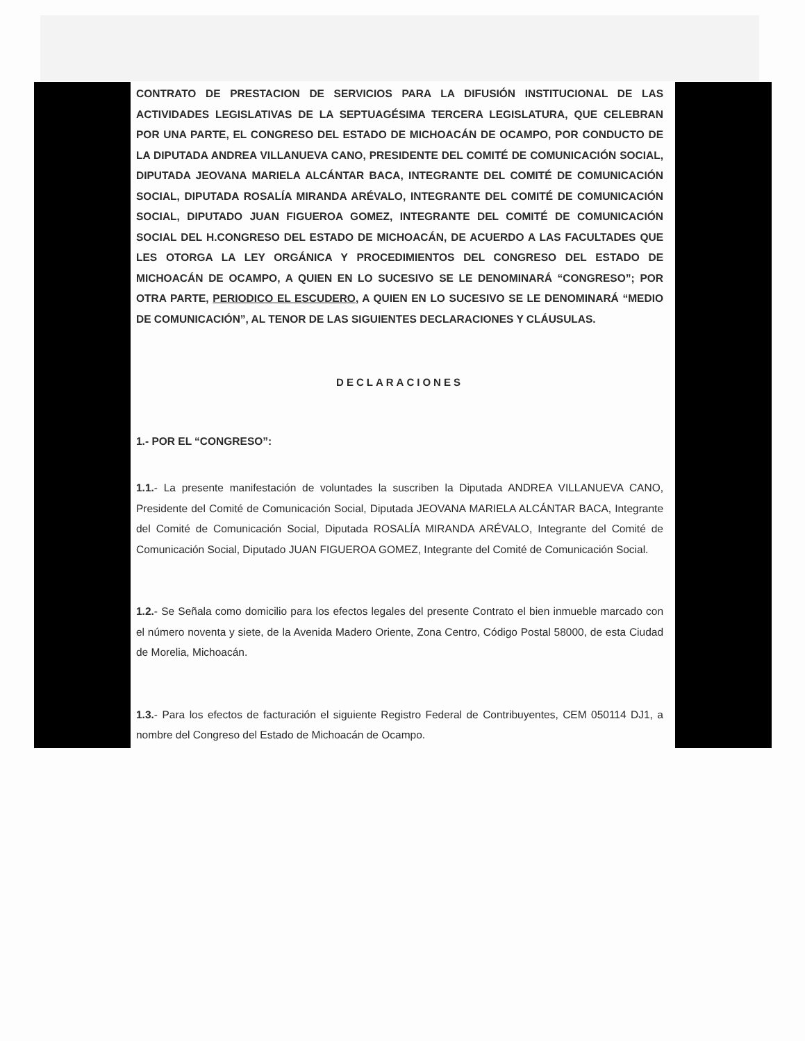CONTRATO DE PRESTACION DE SERVICIOS PARA LA DIFUSIÓN INSTITUCIONAL DE LAS ACTIVIDADES LEGISLATIVAS DE LA SEPTUAGÉSIMA TERCERA LEGISLATURA, QUE CELEBRAN POR UNA PARTE, EL CONGRESO DEL ESTADO DE MICHOACÁN DE OCAMPO, POR CONDUCTO DE LA DIPUTADA ANDREA VILLANUEVA CANO, PRESIDENTE DEL COMITÉ DE COMUNICACIÓN SOCIAL, DIPUTADA JEOVANA MARIELA ALCÁNTAR BACA, INTEGRANTE DEL COMITÉ DE COMUNICACIÓN SOCIAL, DIPUTADA ROSALÍA MIRANDA ARÉVALO, INTEGRANTE DEL COMITÉ DE COMUNICACIÓN SOCIAL, DIPUTADO JUAN FIGUEROA GOMEZ, INTEGRANTE DEL COMITÉ DE COMUNICACIÓN SOCIAL DEL H.CONGRESO DEL ESTADO DE MICHOACÁN, DE ACUERDO A LAS FACULTADES QUE LES OTORGA LA LEY ORGÁNICA Y PROCEDIMIENTOS DEL CONGRESO DEL ESTADO DE MICHOACÁN DE OCAMPO, A QUIEN EN LO SUCESIVO SE LE DENOMINARÁ “CONGRESO”; POR OTRA PARTE, PERIODICO EL ESCUDERO, A QUIEN EN LO SUCESIVO SE LE DENOMINARÁ “MEDIO DE COMUNICACIÓN”, AL TENOR DE LAS SIGUIENTES DECLARACIONES Y CLÁUSULAS.
DECLARACIONES
1.- POR EL “CONGRESO”:
1.1.- La presente manifestación de voluntades la suscriben la Diputada ANDREA VILLANUEVA CANO, Presidente del Comité de Comunicación Social, Diputada JEOVANA MARIELA ALCÁNTAR BACA, Integrante del Comité de Comunicación Social, Diputada ROSALÍA MIRANDA ARÉVALO, Integrante del Comité de Comunicación Social, Diputado JUAN FIGUEROA GOMEZ, Integrante del Comité de Comunicación Social.
1.2.- Se Señala como domicilio para los efectos legales del presente Contrato el bien inmueble marcado con el número noventa y siete, de la Avenida Madero Oriente, Zona Centro, Código Postal 58000, de esta Ciudad de Morelia, Michoacán.
1.3.- Para los efectos de facturación el siguiente Registro Federal de Contribuyentes, CEM 050114 DJ1, a nombre del Congreso del Estado de Michoacán de Ocampo.